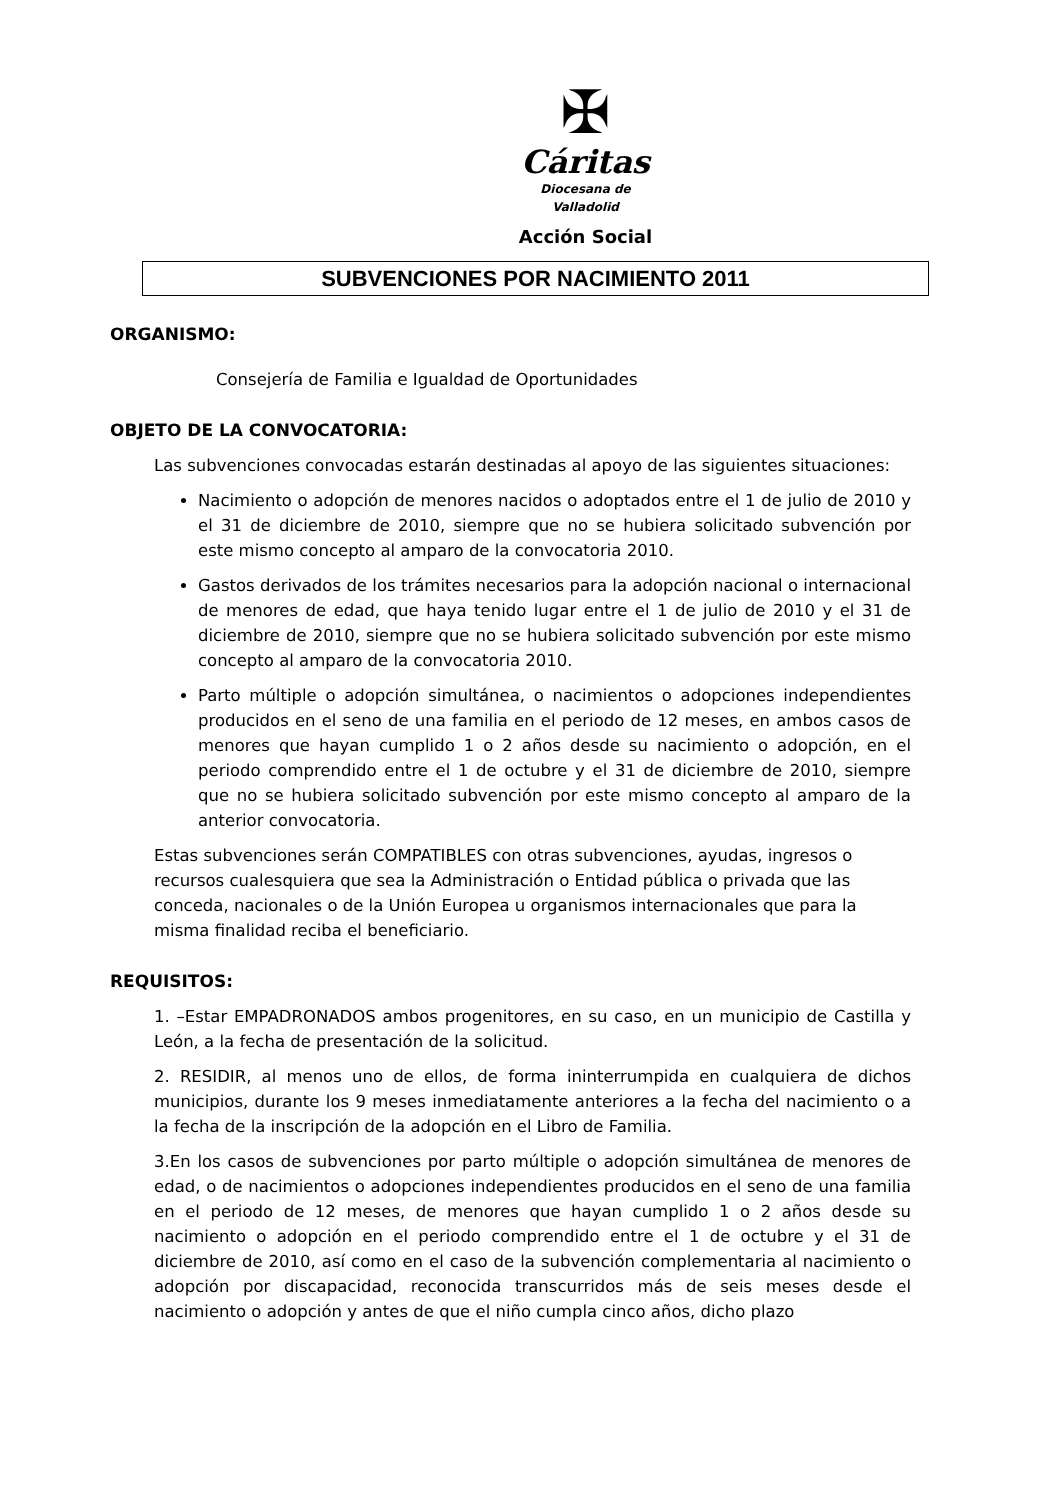✠
Cáritas
Diocesana de
Valladolid
Acción Social
SUBVENCIONES POR NACIMIENTO 2011
ORGANISMO:
Consejería de Familia e Igualdad de Oportunidades
OBJETO DE LA CONVOCATORIA:
Las subvenciones convocadas estarán destinadas al apoyo de las siguientes situaciones:
Nacimiento o adopción de menores nacidos o adoptados entre el 1 de julio de 2010 y el 31 de diciembre de 2010, siempre que no se hubiera solicitado subvención por este mismo concepto al amparo de la convocatoria 2010.
Gastos derivados de los trámites necesarios para la adopción nacional o internacional de menores de edad, que haya tenido lugar entre el 1 de julio de 2010 y el 31 de diciembre de 2010, siempre que no se hubiera solicitado subvención por este mismo concepto al amparo de la convocatoria 2010.
Parto múltiple o adopción simultánea, o nacimientos o adopciones independientes producidos en el seno de una familia en el periodo de 12 meses, en ambos casos de menores que hayan cumplido 1 o 2 años desde su nacimiento o adopción, en el periodo comprendido entre el 1 de octubre y el 31 de diciembre de 2010, siempre que no se hubiera solicitado subvención por este mismo concepto al amparo de la anterior convocatoria.
Estas subvenciones serán COMPATIBLES con otras subvenciones, ayudas, ingresos o recursos cualesquiera que sea la Administración o Entidad pública o privada que las conceda, nacionales o de la Unión Europea u organismos internacionales que para la misma finalidad reciba el beneficiario.
REQUISITOS:
1. –Estar EMPADRONADOS ambos progenitores, en su caso, en un municipio de Castilla y León, a la fecha de presentación de la solicitud.
2. RESIDIR, al menos uno de ellos, de forma ininterrumpida en cualquiera de dichos municipios, durante los 9 meses inmediatamente anteriores a la fecha del nacimiento o a la fecha de la inscripción de la adopción en el Libro de Familia.
3.En los casos de subvenciones por parto múltiple o adopción simultánea de menores de edad, o de nacimientos o adopciones independientes producidos en el seno de una familia en el periodo de 12 meses, de menores que hayan cumplido 1 o 2 años desde su nacimiento o adopción en el periodo comprendido entre el 1 de octubre y el 31 de diciembre de 2010, así como en el caso de la subvención complementaria al nacimiento o adopción por discapacidad, reconocida transcurridos más de seis meses desde el nacimiento o adopción y antes de que el niño cumpla cinco años, dicho plazo